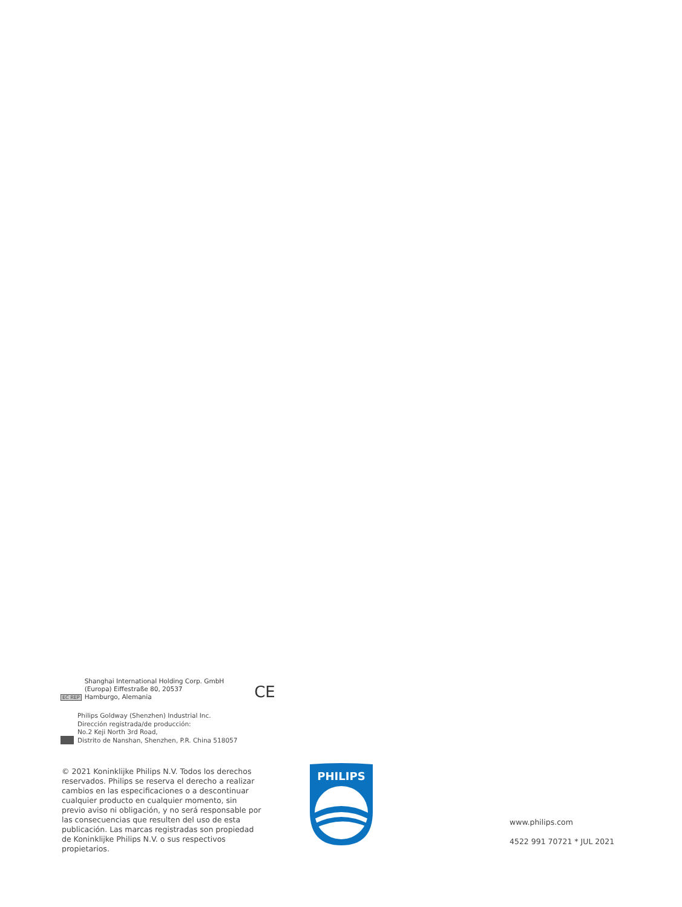EC REP
Shanghai International Holding Corp. GmbH
(Europa) Eiffestraße 80, 20537
Hamburgo, Alemania
CE
Philips Goldway (Shenzhen) Industrial Inc.
Dirección registrada/de producción:
No.2 Keji North 3rd Road,
Distrito de Nanshan, Shenzhen, P.R. China 518057
© 2021 Koninklijke Philips N.V. Todos los derechos reservados. Philips se reserva el derecho a realizar cambios en las especificaciones o a descontinuar cualquier producto en cualquier momento, sin previo aviso ni obligación, y no será responsable por las consecuencias que resulten del uso de esta publicación. Las marcas registradas son propiedad de Koninklijke Philips N.V. o sus respectivos propietarios.
PHILIPS
www.philips.com
4522 991 70721 * JUL 2021